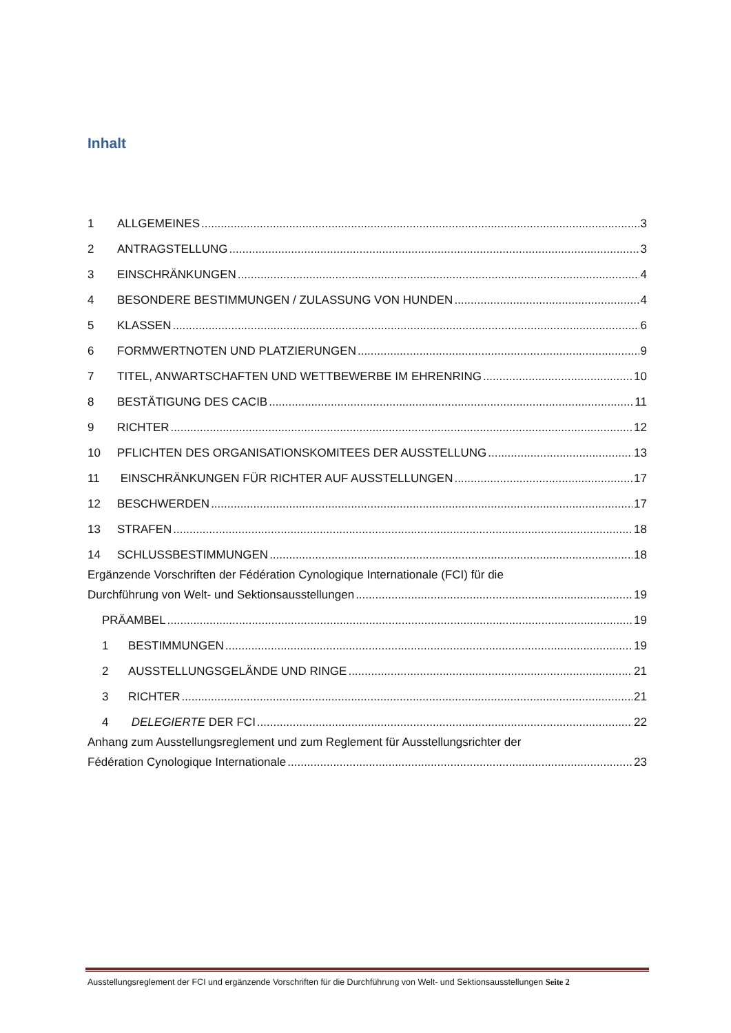Inhalt
1 ALLGEMEINES 3
2 ANTRAGSTELLUNG 3
3 EINSCHRÄNKUNGEN 4
4 BESONDERE BESTIMMUNGEN / ZULASSUNG VON HUNDEN 4
5 KLASSEN 6
6 FORMWERTNOTEN UND PLATZIERUNGEN 9
7 TITEL, ANWARTSCHAFTEN UND WETTBEWERBE IM EHRENRING 10
8 BESTÄTIGUNG DES CACIB 11
9 RICHTER 12
10 PFLICHTEN DES ORGANISATIONSKOMITEES DER AUSSTELLUNG 13
11 EINSCHRÄNKUNGEN FÜR RICHTER AUF AUSSTELLUNGEN 17
12 BESCHWERDEN 17
13 STRAFEN 18
14 SCHLUSSBESTIMMUNGEN 18
Ergänzende Vorschriften der Fédération Cynologique Internationale (FCI) für die
Durchführung von Welt- und Sektionsausstellungen 19
PRÄAMBEL 19
1 BESTIMMUNGEN 19
2 AUSSTELLUNGSGELÄNDE UND RINGE 21
3 RICHTER 21
4 DELEGIERTE DER FCI 22
Anhang zum Ausstellungsreglement und zum Reglement für Ausstellungsrichter der
Fédération Cynologique Internationale 23
Ausstellungsreglement der FCI und ergänzende Vorschriften für die Durchführung von Welt- und Sektionsausstellungen Seite 2